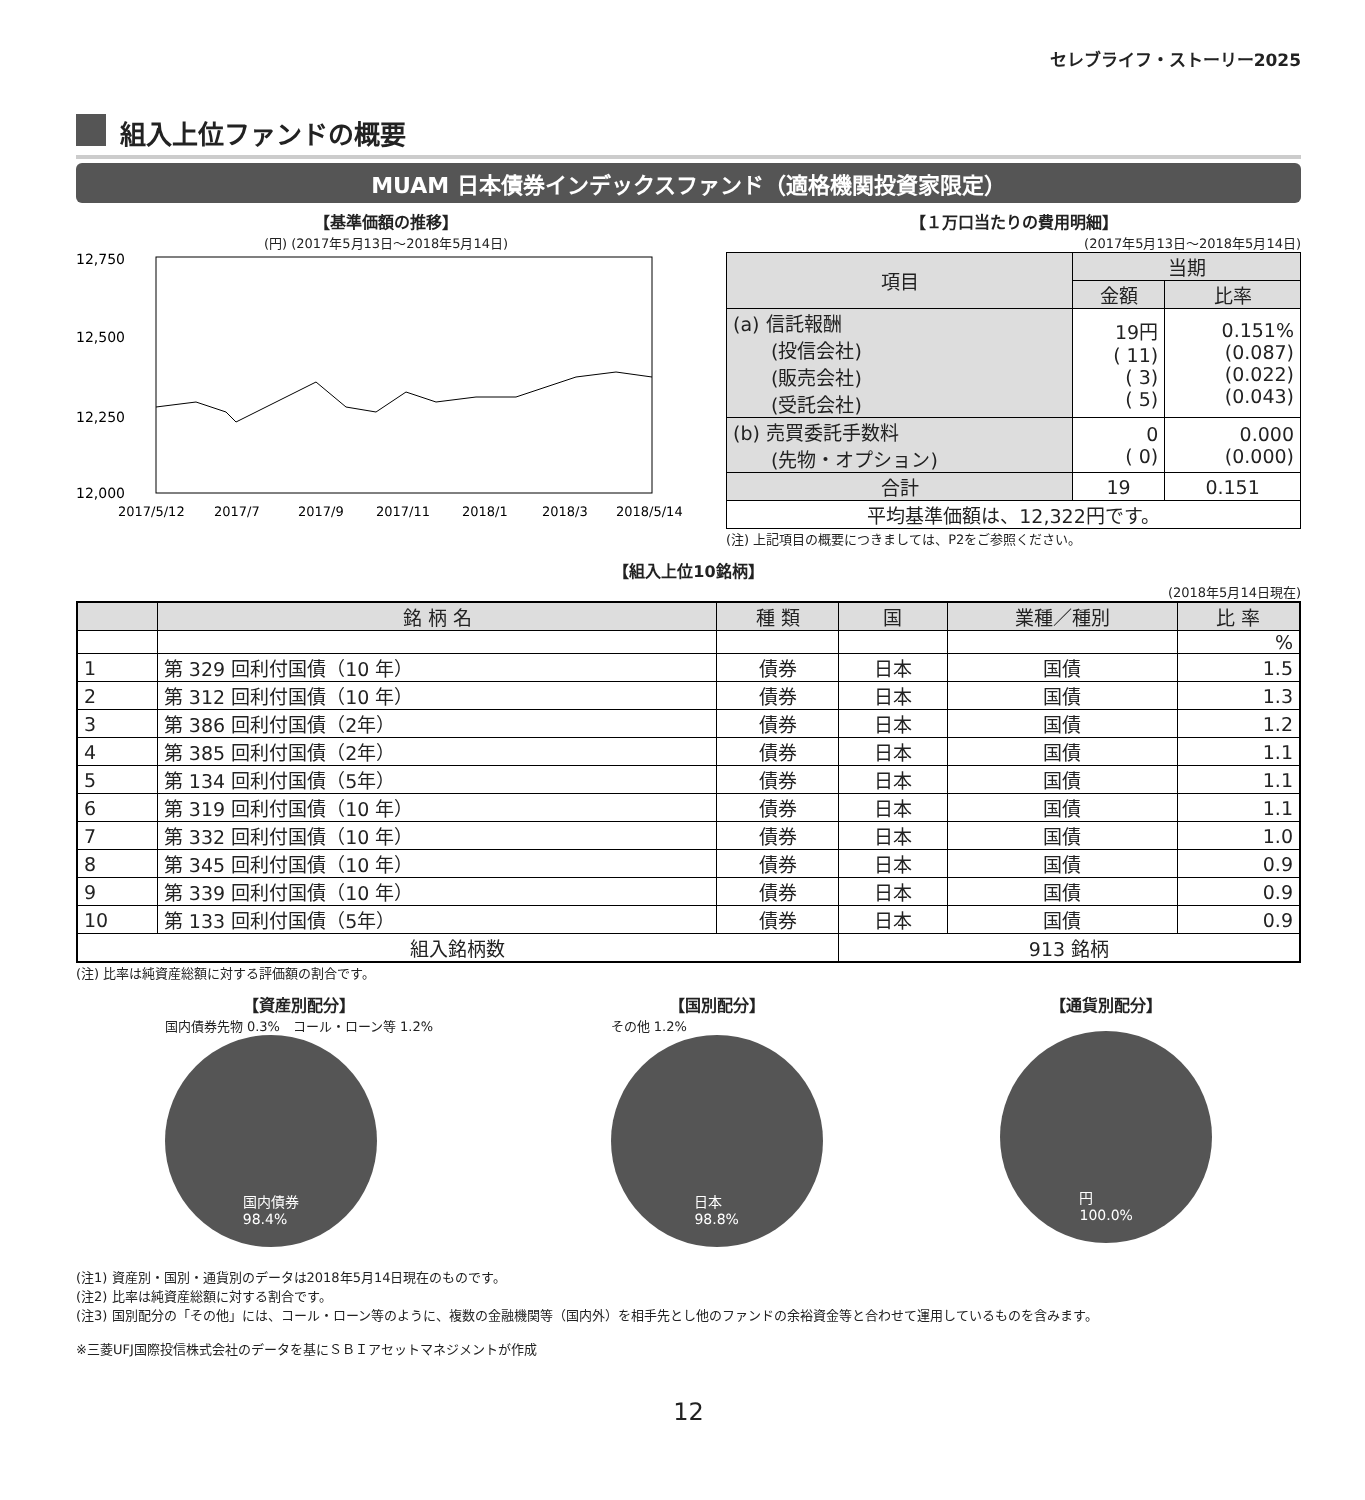セレブライフ・ストーリー2025
組入上位ファンドの概要
MUAM 日本債券インデックスファンド（適格機関投資家限定）
【基準価額の推移】
(円) (2017年5月13日～2018年5月14日)
12,750
12,500
12,250
12,000
2017/5/12
2017/7
2017/9
2017/11
2018/1
2018/3
2018/5/14
【１万口当たりの費用明細】
(2017年5月13日～2018年5月14日)
| 項目 | 当期 | |
| --- | --- | --- |
| | 金額 | 比率 |
| (a) 信託報酬 (投信会社) (販売会社) (受託会社) | 19円 ( 11) ( 3) ( 5) | 0.151% (0.087) (0.022) (0.043) |
| (b) 売買委託手数料 (先物・オプション) | 0 ( 0) | 0.000 (0.000) |
| 合計 | 19 | 0.151 |
| 平均基準価額は、12,322円です。 | | |
(注) 上記項目の概要につきましては、P2をご参照ください。
【組入上位10銘柄】
(2018年5月14日現在)
| | 銘 柄 名 | 種 類 | 国 | 業種／種別 | 比 率 |
| --- | --- | --- | --- | --- | --- |
| | | | | | % |
| 1 | 第 329 回利付国債（10 年） | 債券 | 日本 | 国債 | 1.5 |
| 2 | 第 312 回利付国債（10 年） | 債券 | 日本 | 国債 | 1.3 |
| 3 | 第 386 回利付国債（2年） | 債券 | 日本 | 国債 | 1.2 |
| 4 | 第 385 回利付国債（2年） | 債券 | 日本 | 国債 | 1.1 |
| 5 | 第 134 回利付国債（5年） | 債券 | 日本 | 国債 | 1.1 |
| 6 | 第 319 回利付国債（10 年） | 債券 | 日本 | 国債 | 1.1 |
| 7 | 第 332 回利付国債（10 年） | 債券 | 日本 | 国債 | 1.0 |
| 8 | 第 345 回利付国債（10 年） | 債券 | 日本 | 国債 | 0.9 |
| 9 | 第 339 回利付国債（10 年） | 債券 | 日本 | 国債 | 0.9 |
| 10 | 第 133 回利付国債（5年） | 債券 | 日本 | 国債 | 0.9 |
| 組入銘柄数 | | | 913 銘柄 | | |
(注) 比率は純資産総額に対する評価額の割合です。
【資産別配分】
国内債券先物 0.3%　コール・ローン等 1.2%
国内債券
98.4%
【国別配分】
その他 1.2%
日本
98.8%
【通貨別配分】
円
100.0%
(注1) 資産別・国別・通貨別のデータは2018年5月14日現在のものです。
(注2) 比率は純資産総額に対する割合です。
(注3) 国別配分の「その他」には、コール・ローン等のように、複数の金融機関等（国内外）を相手先とし他のファンドの余裕資金等と合わせて運用しているものを含みます。
※三菱UFJ国際投信株式会社のデータを基にＳＢＩアセットマネジメントが作成
12